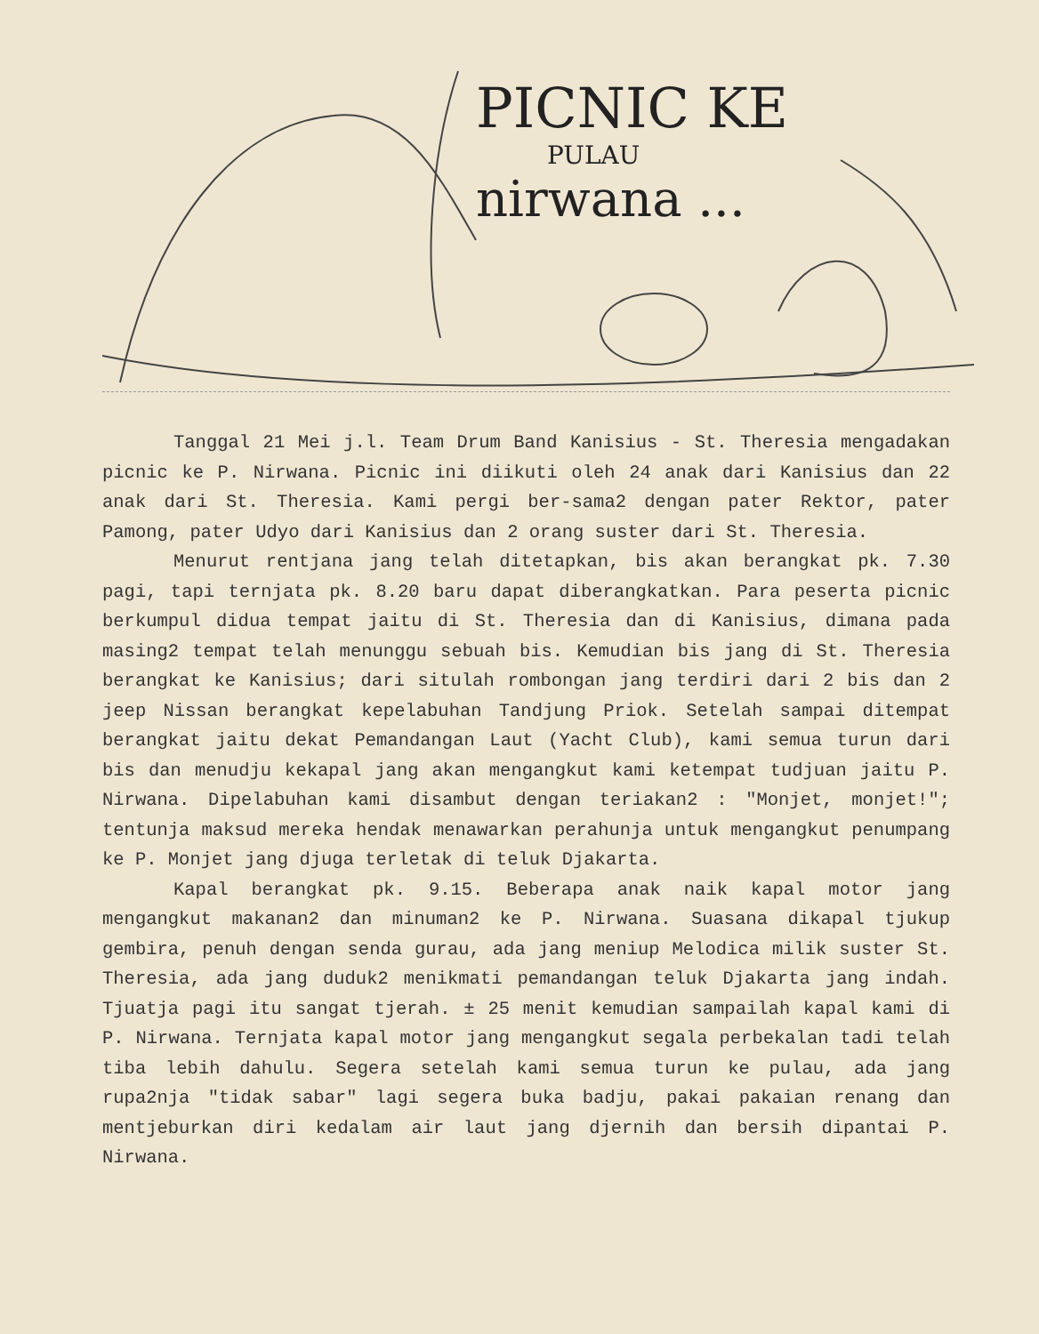PICNIC KE
PULAU
nirwana ...
Tanggal 21 Mei j.l. Team Drum Band Kanisius - St. Theresia mengadakan picnic ke P. Nirwana. Picnic ini diikuti oleh 24 anak dari Kanisius dan 22 anak dari St. Theresia. Kami pergi ber-sama2 dengan pater Rektor, pater Pamong, pater Udyo dari Kanisius dan 2 orang suster dari St. Theresia.
Menurut rentjana jang telah ditetapkan, bis akan berangkat pk. 7.30 pagi, tapi ternjata pk. 8.20 baru dapat diberangkatkan. Para peserta picnic berkumpul didua tempat jaitu di St. Theresia dan di Kanisius, dimana pada masing2 tempat telah menunggu sebuah bis. Kemudian bis jang di St. Theresia berangkat ke Kanisius; dari situlah rombongan jang terdiri dari 2 bis dan 2 jeep Nissan berangkat kepelabuhan Tandjung Priok. Setelah sampai ditempat berangkat jaitu dekat Pemandangan Laut (Yacht Club), kami semua turun dari bis dan menudju kekapal jang akan mengangkut kami ketempat tudjuan jaitu P. Nirwana. Dipelabuhan kami disambut dengan teriakan2 : "Monjet, monjet!"; tentunja maksud mereka hendak menawarkan perahunja untuk mengangkut penumpang ke P. Monjet jang djuga terletak di teluk Djakarta.
Kapal berangkat pk. 9.15. Beberapa anak naik kapal motor jang mengangkut makanan2 dan minuman2 ke P. Nirwana. Suasana dikapal tjukup gembira, penuh dengan senda gurau, ada jang meniup Melodica milik suster St. Theresia, ada jang duduk2 menikmati pemandangan teluk Djakarta jang indah. Tjuatja pagi itu sangat tjerah. ± 25 menit kemudian sampailah kapal kami di P. Nirwana. Ternjata kapal motor jang mengangkut segala perbekalan tadi telah tiba lebih dahulu. Segera setelah kami semua turun ke pulau, ada jang rupa2nja "tidak sabar" lagi segera buka badju, pakai pakaian renang dan mentjeburkan diri kedalam air laut jang djernih dan bersih dipantai P. Nirwana.